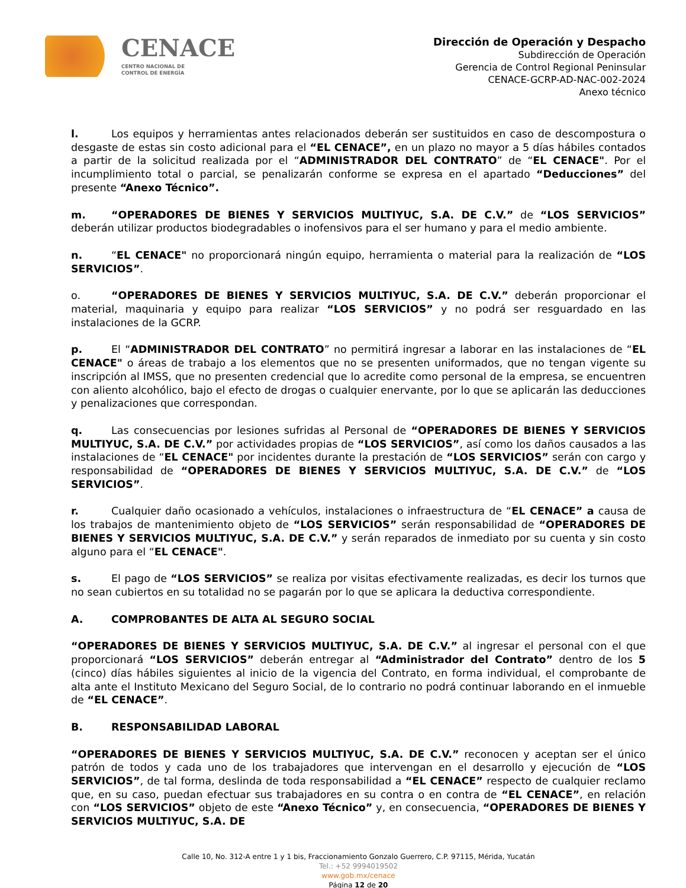CENACE
CENTRO NACIONAL DE
CONTROL DE ENERGÍA
Dirección de Operación y Despacho
Subdirección de Operación
Gerencia de Control Regional Peninsular
CENACE-GCRP-AD-NAC-002-2024
Anexo técnico
l. Los equipos y herramientas antes relacionados deberán ser sustituidos en caso de descompostura o desgaste de estas sin costo adicional para el “EL CENACE”, en un plazo no mayor a 5 días hábiles contados a partir de la solicitud realizada por el “ADMINISTRADOR DEL CONTRATO” de “EL CENACE". Por el incumplimiento total o parcial, se penalizarán conforme se expresa en el apartado “Deducciones” del presente “Anexo Técnico”.
m. “OPERADORES DE BIENES Y SERVICIOS MULTIYUC, S.A. DE C.V.” de “LOS SERVICIOS” deberán utilizar productos biodegradables o inofensivos para el ser humano y para el medio ambiente.
n. “EL CENACE" no proporcionará ningún equipo, herramienta o material para la realización de “LOS SERVICIOS”.
o. “OPERADORES DE BIENES Y SERVICIOS MULTIYUC, S.A. DE C.V.” deberán proporcionar el material, maquinaria y equipo para realizar “LOS SERVICIOS” y no podrá ser resguardado en las instalaciones de la GCRP.
p. El “ADMINISTRADOR DEL CONTRATO” no permitirá ingresar a laborar en las instalaciones de “EL CENACE" o áreas de trabajo a los elementos que no se presenten uniformados, que no tengan vigente su inscripción al IMSS, que no presenten credencial que lo acredite como personal de la empresa, se encuentren con aliento alcohólico, bajo el efecto de drogas o cualquier enervante, por lo que se aplicarán las deducciones y penalizaciones que correspondan.
q. Las consecuencias por lesiones sufridas al Personal de “OPERADORES DE BIENES Y SERVICIOS MULTIYUC, S.A. DE C.V.” por actividades propias de “LOS SERVICIOS”, así como los daños causados a las instalaciones de “EL CENACE" por incidentes durante la prestación de “LOS SERVICIOS” serán con cargo y responsabilidad de “OPERADORES DE BIENES Y SERVICIOS MULTIYUC, S.A. DE C.V.” de “LOS SERVICIOS”.
r. Cualquier daño ocasionado a vehículos, instalaciones o infraestructura de “EL CENACE” a causa de los trabajos de mantenimiento objeto de “LOS SERVICIOS” serán responsabilidad de “OPERADORES DE BIENES Y SERVICIOS MULTIYUC, S.A. DE C.V.” y serán reparados de inmediato por su cuenta y sin costo alguno para el “EL CENACE".
s. El pago de “LOS SERVICIOS” se realiza por visitas efectivamente realizadas, es decir los turnos que no sean cubiertos en su totalidad no se pagarán por lo que se aplicara la deductiva correspondiente.
A. COMPROBANTES DE ALTA AL SEGURO SOCIAL
“OPERADORES DE BIENES Y SERVICIOS MULTIYUC, S.A. DE C.V.” al ingresar el personal con el que proporcionará “LOS SERVICIOS” deberán entregar al “Administrador del Contrato” dentro de los 5 (cinco) días hábiles siguientes al inicio de la vigencia del Contrato, en forma individual, el comprobante de alta ante el Instituto Mexicano del Seguro Social, de lo contrario no podrá continuar laborando en el inmueble de “EL CENACE”.
B. RESPONSABILIDAD LABORAL
“OPERADORES DE BIENES Y SERVICIOS MULTIYUC, S.A. DE C.V.” reconocen y aceptan ser el único patrón de todos y cada uno de los trabajadores que intervengan en el desarrollo y ejecución de “LOS SERVICIOS”, de tal forma, deslinda de toda responsabilidad a “EL CENACE” respecto de cualquier reclamo que, en su caso, puedan efectuar sus trabajadores en su contra o en contra de “EL CENACE”, en relación con “LOS SERVICIOS” objeto de este “Anexo Técnico” y, en consecuencia, “OPERADORES DE BIENES Y SERVICIOS MULTIYUC, S.A. DE
Calle 10, No. 312-A entre 1 y 1 bis, Fraccionamiento Gonzalo Guerrero, C.P. 97115, Mérida, Yucatán
Tel.: +52 9994019502
www.gob.mx/cenace
Página 12 de 20